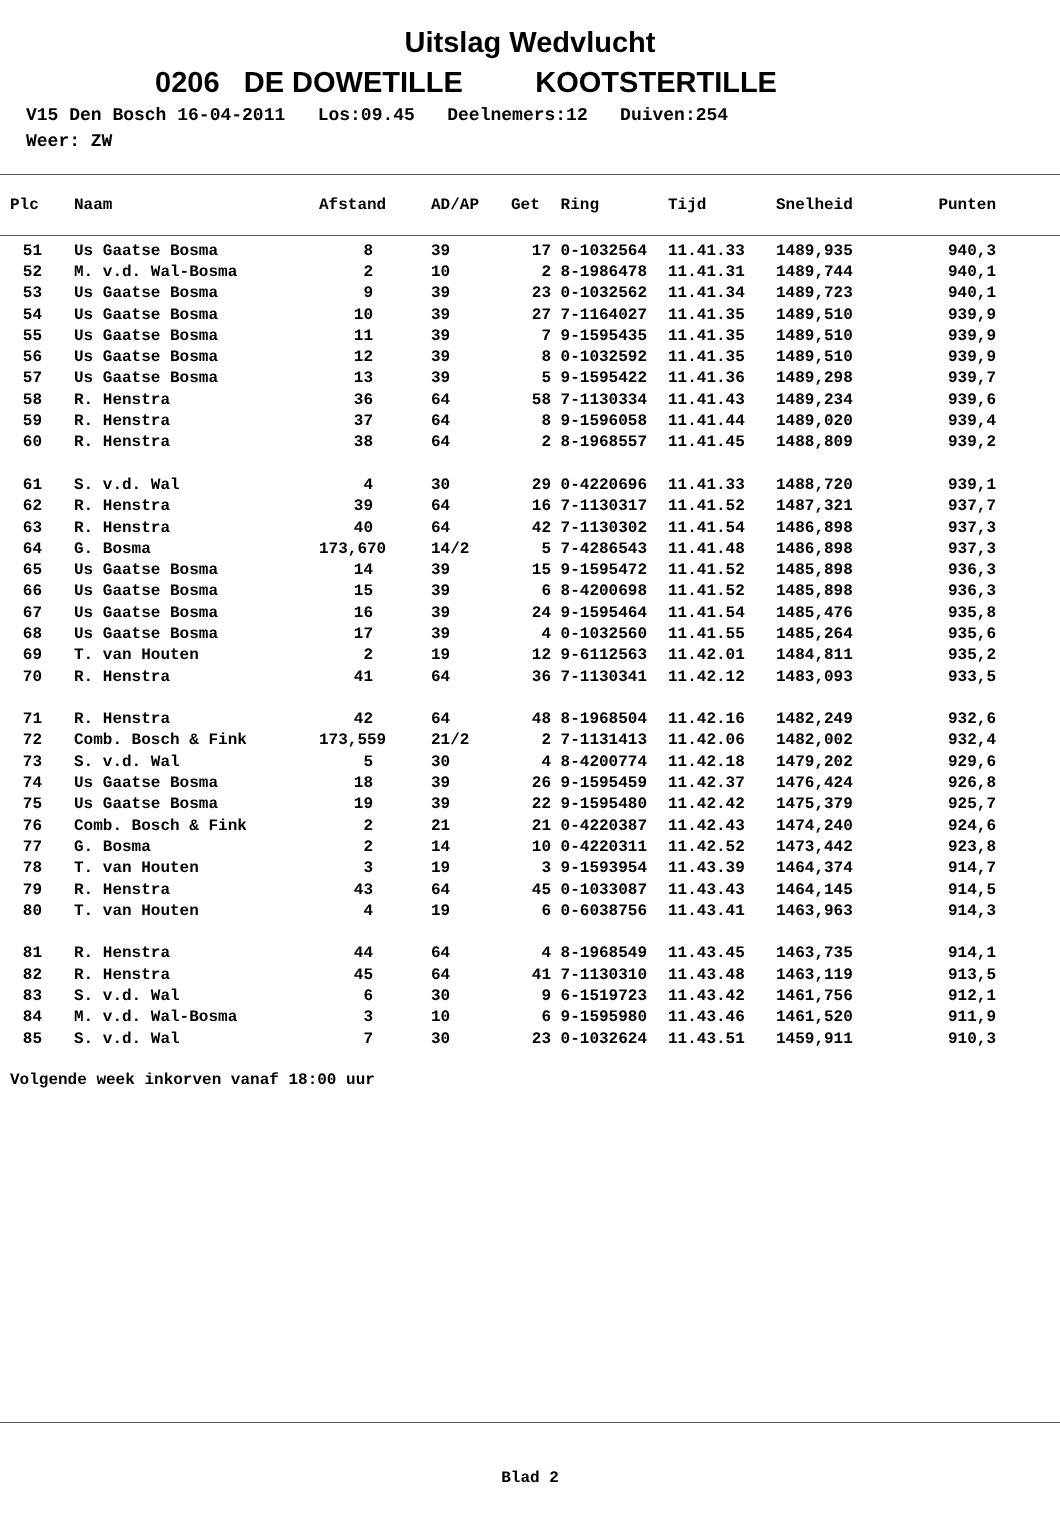Uitslag Wedvlucht
0206 DE DOWETILLE KOOTSTERTILLE
V15 Den Bosch 16-04-2011 Los:09.45 Deelnemers:12 Duiven:254 Weer: ZW
| Plc | | Naam | Afstand | | AD/AP | Get | Ring | Tijd | Snelheid | Punten |
| --- | --- | --- | --- | --- | --- | --- | --- | --- | --- | --- |
| 51 | | Us Gaatse Bosma | 8 | | 39 | 17 | 0-1032564 | 11.41.33 | 1489,935 | 940,3 |
| 52 | | M. v.d. Wal-Bosma | 2 | | 10 | 2 | 8-1986478 | 11.41.31 | 1489,744 | 940,1 |
| 53 | | Us Gaatse Bosma | 9 | | 39 | 23 | 0-1032562 | 11.41.34 | 1489,723 | 940,1 |
| 54 | | Us Gaatse Bosma | 10 | | 39 | 27 | 7-1164027 | 11.41.35 | 1489,510 | 939,9 |
| 55 | | Us Gaatse Bosma | 11 | | 39 | 7 | 9-1595435 | 11.41.35 | 1489,510 | 939,9 |
| 56 | | Us Gaatse Bosma | 12 | | 39 | 8 | 0-1032592 | 11.41.35 | 1489,510 | 939,9 |
| 57 | | Us Gaatse Bosma | 13 | | 39 | 5 | 9-1595422 | 11.41.36 | 1489,298 | 939,7 |
| 58 | | R. Henstra | 36 | | 64 | 58 | 7-1130334 | 11.41.43 | 1489,234 | 939,6 |
| 59 | | R. Henstra | 37 | | 64 | 8 | 9-1596058 | 11.41.44 | 1489,020 | 939,4 |
| 60 | | R. Henstra | 38 | | 64 | 2 | 8-1968557 | 11.41.45 | 1488,809 | 939,2 |
| 61 | | S. v.d. Wal | 4 | | 30 | 29 | 0-4220696 | 11.41.33 | 1488,720 | 939,1 |
| 62 | | R. Henstra | 39 | | 64 | 16 | 7-1130317 | 11.41.52 | 1487,321 | 937,7 |
| 63 | | R. Henstra | 40 | | 64 | 42 | 7-1130302 | 11.41.54 | 1486,898 | 937,3 |
| 64 | | G. Bosma | 173,670 | | 14/2 | 5 | 7-4286543 | 11.41.48 | 1486,898 | 937,3 |
| 65 | | Us Gaatse Bosma | 14 | | 39 | 15 | 9-1595472 | 11.41.52 | 1485,898 | 936,3 |
| 66 | | Us Gaatse Bosma | 15 | | 39 | 6 | 8-4200698 | 11.41.52 | 1485,898 | 936,3 |
| 67 | | Us Gaatse Bosma | 16 | | 39 | 24 | 9-1595464 | 11.41.54 | 1485,476 | 935,8 |
| 68 | | Us Gaatse Bosma | 17 | | 39 | 4 | 0-1032560 | 11.41.55 | 1485,264 | 935,6 |
| 69 | | T. van Houten | 2 | | 19 | 12 | 9-6112563 | 11.42.01 | 1484,811 | 935,2 |
| 70 | | R. Henstra | 41 | | 64 | 36 | 7-1130341 | 11.42.12 | 1483,093 | 933,5 |
| 71 | | R. Henstra | 42 | | 64 | 48 | 8-1968504 | 11.42.16 | 1482,249 | 932,6 |
| 72 | | Comb. Bosch & Fink | 173,559 | | 21/2 | 2 | 7-1131413 | 11.42.06 | 1482,002 | 932,4 |
| 73 | | S. v.d. Wal | 5 | | 30 | 4 | 8-4200774 | 11.42.18 | 1479,202 | 929,6 |
| 74 | | Us Gaatse Bosma | 18 | | 39 | 26 | 9-1595459 | 11.42.37 | 1476,424 | 926,8 |
| 75 | | Us Gaatse Bosma | 19 | | 39 | 22 | 9-1595480 | 11.42.42 | 1475,379 | 925,7 |
| 76 | | Comb. Bosch & Fink | 2 | | 21 | 21 | 0-4220387 | 11.42.43 | 1474,240 | 924,6 |
| 77 | | G. Bosma | 2 | | 14 | 10 | 0-4220311 | 11.42.52 | 1473,442 | 923,8 |
| 78 | | T. van Houten | 3 | | 19 | 3 | 9-1593954 | 11.43.39 | 1464,374 | 914,7 |
| 79 | | R. Henstra | 43 | | 64 | 45 | 0-1033087 | 11.43.43 | 1464,145 | 914,5 |
| 80 | | T. van Houten | 4 | | 19 | 6 | 0-6038756 | 11.43.41 | 1463,963 | 914,3 |
| 81 | | R. Henstra | 44 | | 64 | 4 | 8-1968549 | 11.43.45 | 1463,735 | 914,1 |
| 82 | | R. Henstra | 45 | | 64 | 41 | 7-1130310 | 11.43.48 | 1463,119 | 913,5 |
| 83 | | S. v.d. Wal | 6 | | 30 | 9 | 6-1519723 | 11.43.42 | 1461,756 | 912,1 |
| 84 | | M. v.d. Wal-Bosma | 3 | | 10 | 6 | 9-1595980 | 11.43.46 | 1461,520 | 911,9 |
| 85 | | S. v.d. Wal | 7 | | 30 | 23 | 0-1032624 | 11.43.51 | 1459,911 | 910,3 |
Volgende week inkorven vanaf 18:00 uur
Blad 2